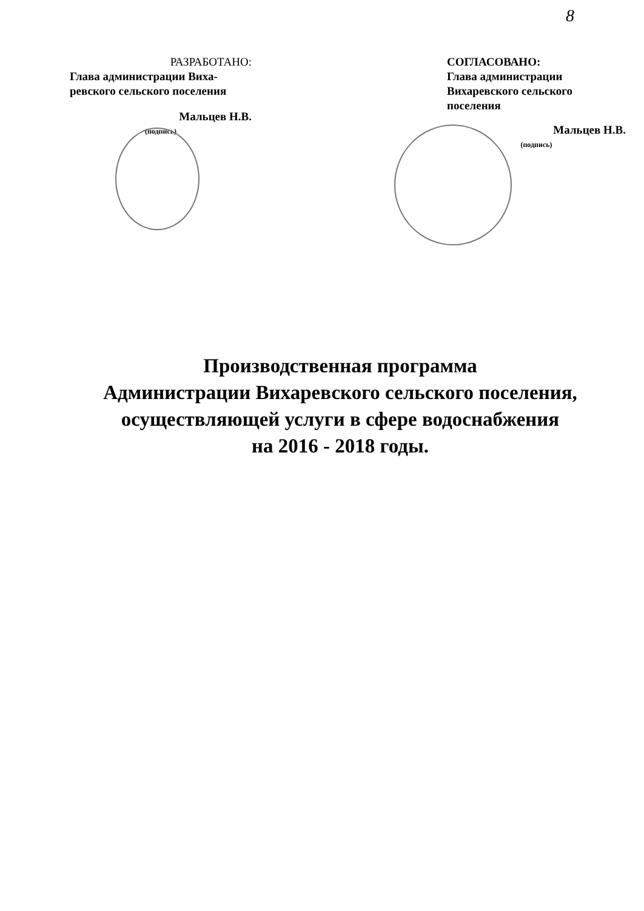8
РАЗРАБОТАНО:
Глава администрации Виха-ревского сельского поселения
Мальцев Н.В.
(подпись)
СОГЛАСОВАНО:
Глава администрации Вихаревского сельского поселения
Мальцев Н.В.
(подпись)
Производственная программа
Администрации Вихаревского сельского поселения,
осуществляющей услуги в сфере водоснабжения
на 2016 - 2018 годы.